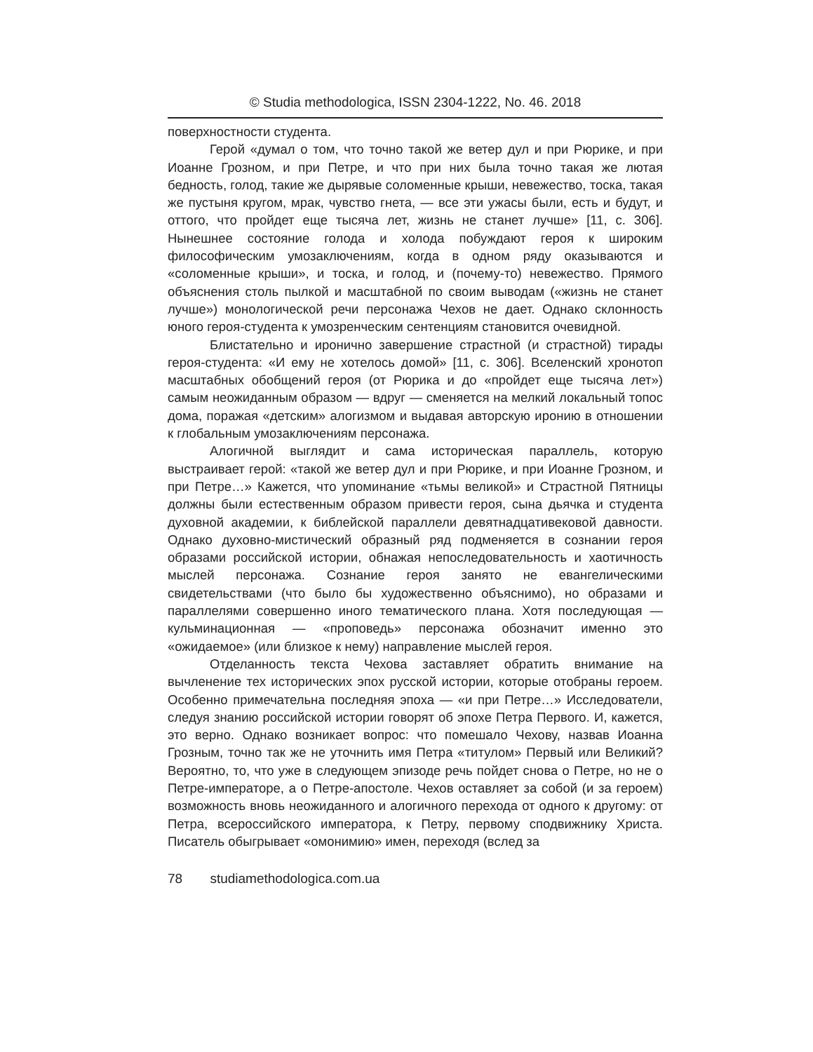© Studia methodologica, ISSN 2304-1222, No. 46. 2018
поверхностности студента.
Герой «думал о том, что точно такой же ветер дул и при Рюрике, и при Иоанне Грозном, и при Петре, и что при них была точно такая же лютая бедность, голод, такие же дырявые соломенные крыши, невежество, тоска, такая же пустыня кругом, мрак, чувство гнета, — все эти ужасы были, есть и будут, и оттого, что пройдет еще тысяча лет, жизнь не станет лучше» [11, с. 306]. Нынешнее состояние голода и холода побуждают героя к широким философическим умозаключениям, когда в одном ряду оказываются и «соломенные крыши», и тоска, и голод, и (почему-то) невежество. Прямого объяснения столь пылкой и масштабной по своим выводам («жизнь не станет лучше») монологической речи персонажа Чехов не дает. Однако склонность юного героя-студента к умозренческим сентенциям становится очевидной.
Блистательно и иронично завершение страстной (и страстной) тирады героя-студента: «И ему не хотелось домой» [11, с. 306]. Вселенский хронотоп масштабных обобщений героя (от Рюрика и до «пройдет еще тысяча лет») самым неожиданным образом — вдруг — сменяется на мелкий локальный топос дома, поражая «детским» алогизмом и выдавая авторскую иронию в отношении к глобальным умозаключениям персонажа.
Алогичной выглядит и сама историческая параллель, которую выстраивает герой: «такой же ветер дул и при Рюрике, и при Иоанне Грозном, и при Петре…» Кажется, что упоминание «тьмы великой» и Страстной Пятницы должны были естественным образом привести героя, сына дьячка и студента духовной академии, к библейской параллели девятнадцативековой давности. Однако духовно-мистический образный ряд подменяется в сознании героя образами российской истории, обнажая непоследовательность и хаотичность мыслей персонажа. Сознание героя занято не евангелическими свидетельствами (что было бы художественно объяснимо), но образами и параллелями совершенно иного тематического плана. Хотя последующая — кульминационная — «проповедь» персонажа обозначит именно это «ожидаемое» (или близкое к нему) направление мыслей героя.
Отделанность текста Чехова заставляет обратить внимание на вычленение тех исторических эпох русской истории, которые отобраны героем. Особенно примечательна последняя эпоха — «и при Петре…» Исследователи, следуя знанию российской истории говорят об эпохе Петра Первого. И, кажется, это верно. Однако возникает вопрос: что помешало Чехову, назвав Иоанна Грозным, точно так же не уточнить имя Петра «титулом» Первый или Великий? Вероятно, то, что уже в следующем эпизоде речь пойдет снова о Петре, но не о Петре-императоре, а о Петре-апостоле. Чехов оставляет за собой (и за героем) возможность вновь неожиданного и алогичного перехода от одного к другому: от Петра, всероссийского императора, к Петру, первому сподвижнику Христа. Писатель обыгрывает «омонимию» имен, переходя (вслед за
78 studiamethodologica.com.ua